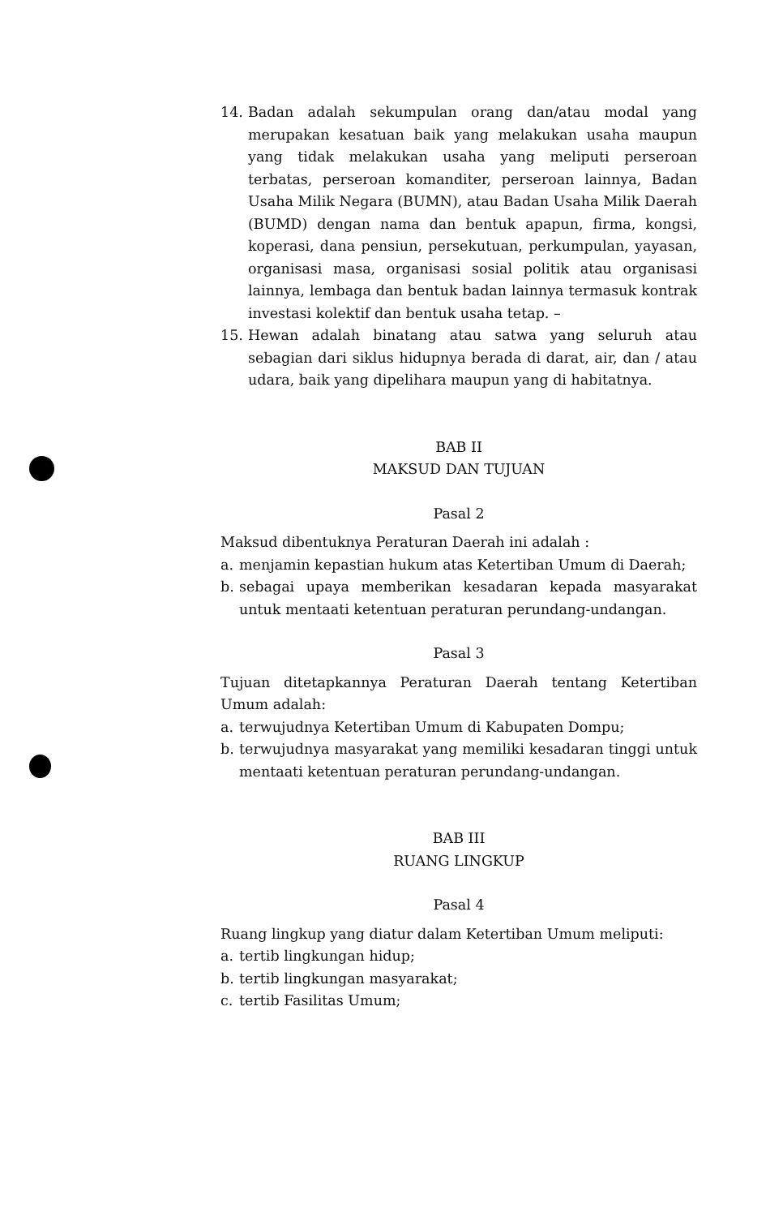14. Badan adalah sekumpulan orang dan/atau modal yang merupakan kesatuan baik yang melakukan usaha maupun yang tidak melakukan usaha yang meliputi perseroan terbatas, perseroan komanditer, perseroan lainnya, Badan Usaha Milik Negara (BUMN), atau Badan Usaha Milik Daerah (BUMD) dengan nama dan bentuk apapun, firma, kongsi, koperasi, dana pensiun, persekutuan, perkumpulan, yayasan, organisasi masa, organisasi sosial politik atau organisasi lainnya, lembaga dan bentuk badan lainnya termasuk kontrak investasi kolektif dan bentuk usaha tetap. –
15. Hewan adalah binatang atau satwa yang seluruh atau sebagian dari siklus hidupnya berada di darat, air, dan / atau udara, baik yang dipelihara maupun yang di habitatnya.
BAB II
MAKSUD DAN TUJUAN
Pasal 2
Maksud dibentuknya Peraturan Daerah ini adalah :
a. menjamin kepastian hukum atas Ketertiban Umum di Daerah;
b. sebagai upaya memberikan kesadaran kepada masyarakat untuk mentaati ketentuan peraturan perundang-undangan.
Pasal 3
Tujuan ditetapkannya Peraturan Daerah tentang Ketertiban Umum adalah:
a. terwujudnya Ketertiban Umum di Kabupaten Dompu;
b. terwujudnya masyarakat yang memiliki kesadaran tinggi untuk mentaati ketentuan peraturan perundang-undangan.
BAB III
RUANG LINGKUP
Pasal 4
Ruang lingkup yang diatur dalam Ketertiban Umum meliputi:
a. tertib lingkungan hidup;
b. tertib lingkungan masyarakat;
c. tertib Fasilitas Umum;